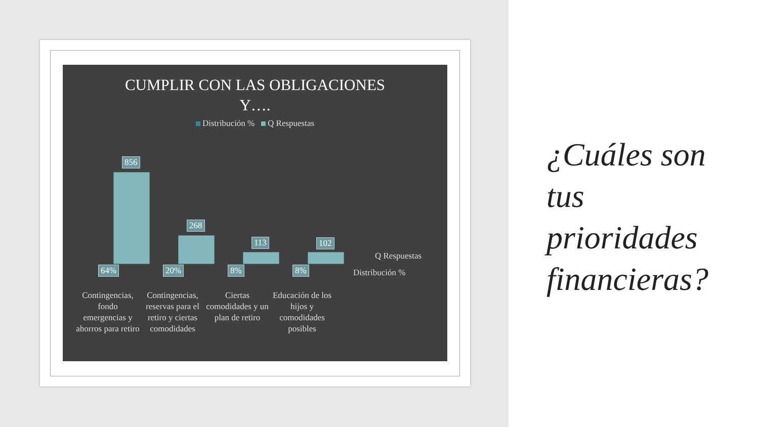CUMPLIR CON LAS OBLIGACIONES
Y….
Distribución % Q Respuestas
856
268
113 102
64% 20% 8% 8%
Q Respuestas
Distribución %
Contingencias, fondo emergencias y ahorros para retiro
Contingencias, reservas para el retiro y ciertas comodidades
Ciertas comodidades y un plan de retiro
Educación de los hijos y comodidades posibles
¿Cuáles son
tus
prioridades
financieras?